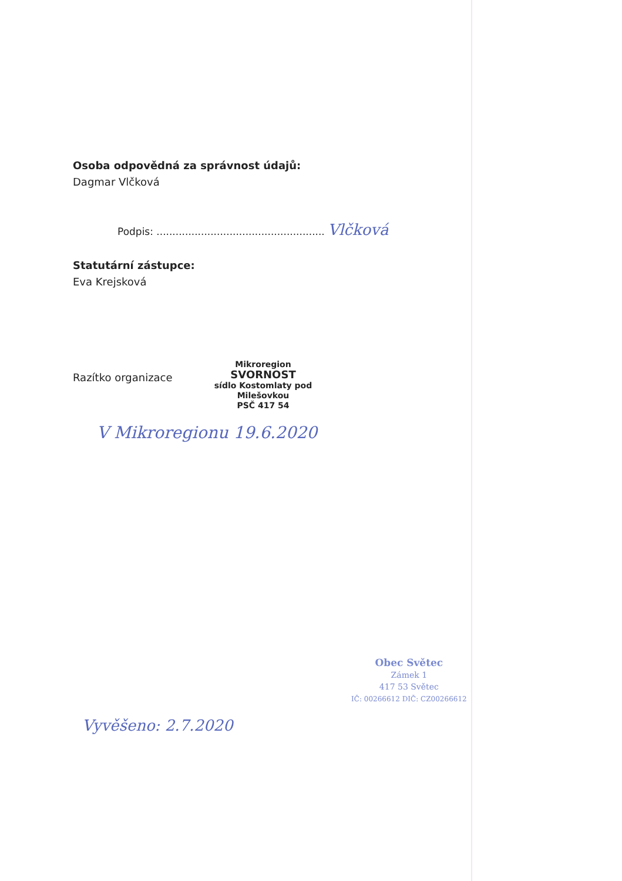Osoba odpovědná za správnost údajů:
Dagmar Vlčková
Podpis: ..................................................... Vlčková
Statutární zástupce:
Eva Krejsková
Razítko organizace
Mikroregion
SVORNOST
sídlo Kostomlaty pod Milešovkou
PSČ 417 54
V Mikroregionu 19.6.2020
Obec Světec
Zámek 1
417 53 Světec
IČ: 00266612 DIČ: CZ00266612
Vyvěšeno: 2.7.2020